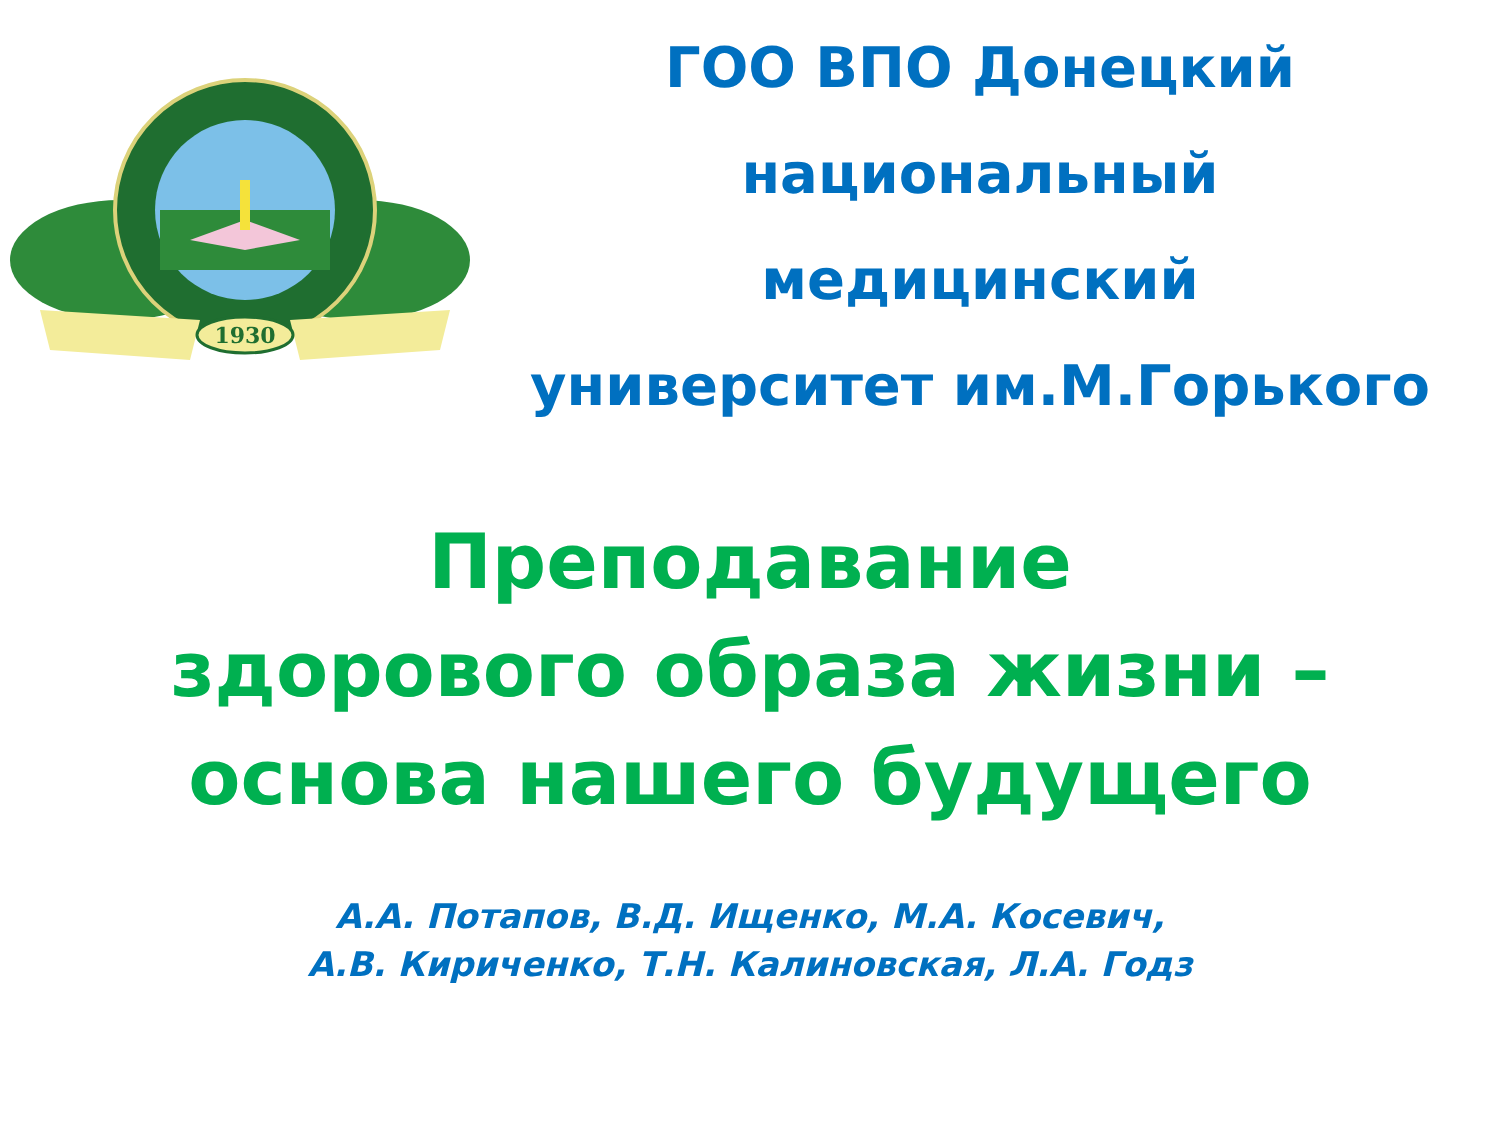1930
ГОО ВПО Донецкий
национальный
медицинский
университет им.М.Горького
Преподавание
здорового образа жизни –
основа нашего будущего
А.А. Потапов, В.Д. Ищенко, М.А. Косевич,
А.В. Кириченко, Т.Н. Калиновская, Л.А. Годз